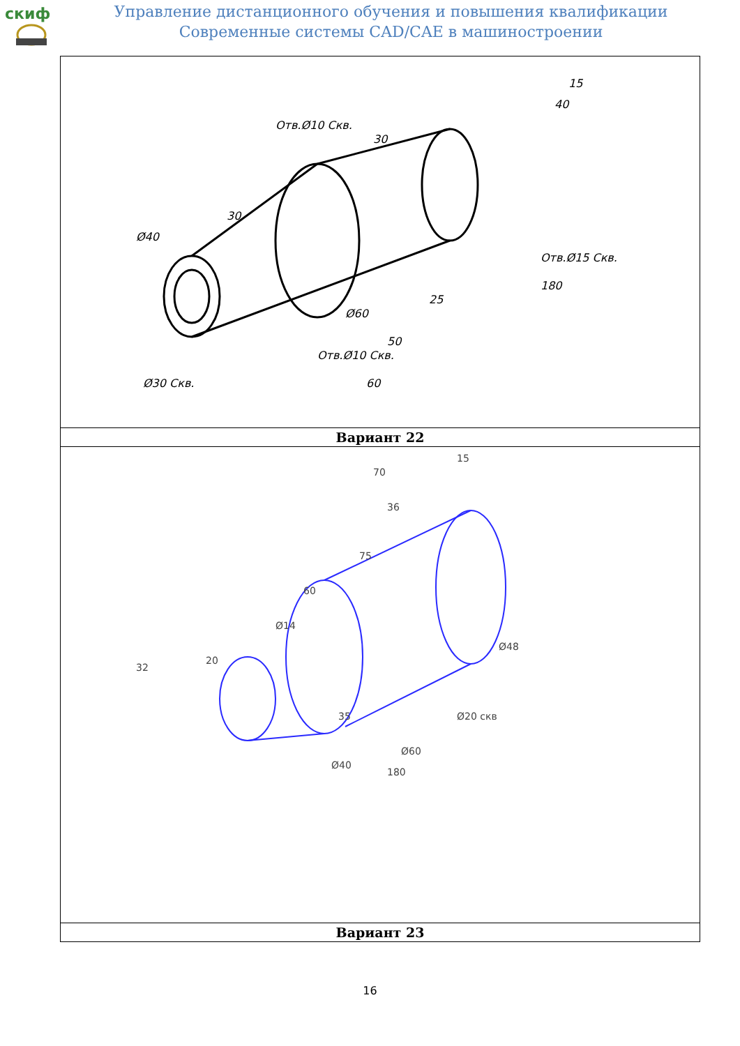cкиф
Управление дистанционного обучения и повышения квалификации
Современные системы CAD/CAE в машиностроении
| Отв.Ø10 Скв. Ø40 30 30 40 15 Отв.Ø15 Скв. 180 Ø60 25 50 Отв.Ø10 Скв. 60 Ø30 Скв. |
| Вариант 22 |
| 70 15 36 60 75 Ø14 20 32 35 Ø60 Ø20 скв Ø40 180 Ø48 |
| Вариант 23 |
16